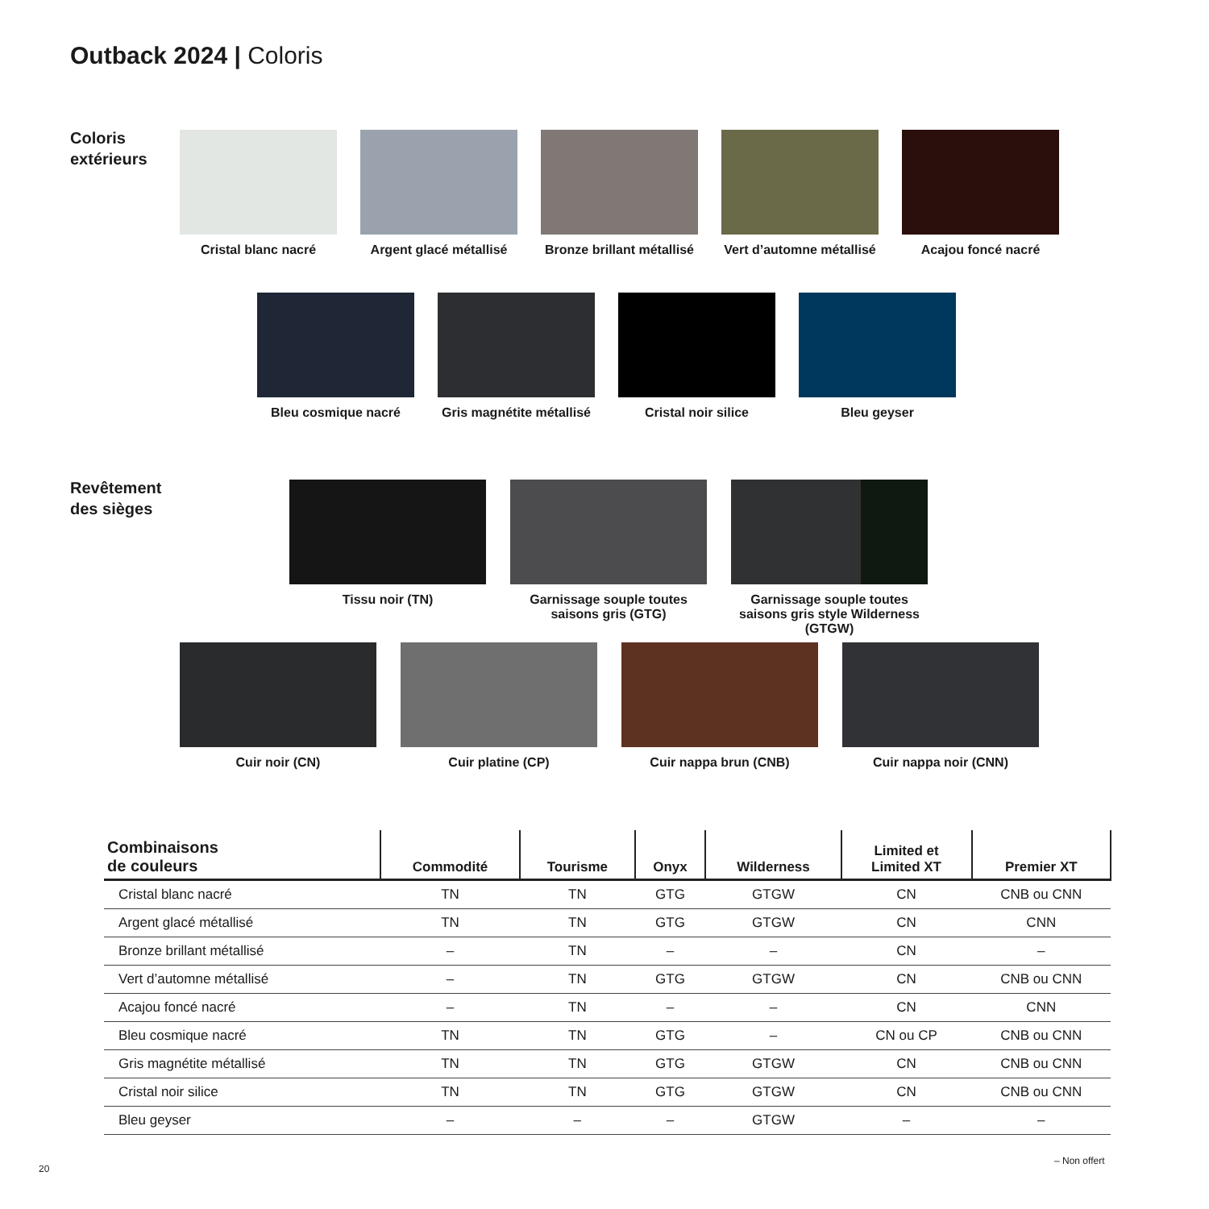Outback 2024 | Coloris
Coloris
extérieurs
Cristal blanc nacré Argent glacé métallisé
Bronze brillant métallisé
Vert d’automne métallisé
Acajou foncé nacré
Bleu cosmique nacré Gris magnétite métallisé
Cristal noir silice Bleu geyser
Revêtement
des sièges
Tissu noir (TN) Garnissage souple toutes saisons gris (GTG)
Garnissage souple toutes saisons gris style Wilderness (GTGW)
Cuir noir (CN) Cuir platine (CP) Cuir nappa brun (CNB) Cuir nappa noir (CNN)
| Combinaisons de couleurs | Commodité | Tourisme | Onyx | Wilderness | Limited et Limited XT | Premier XT |
| --- | --- | --- | --- | --- | --- | --- |
| Cristal blanc nacré | TN | TN | GTG | GTGW | CN | CNB ou CNN |
| Argent glacé métallisé | TN | TN | GTG | GTGW | CN | CNN |
| Bronze brillant métallisé | – | TN | – | – | CN | – |
| Vert d’automne métallisé | – | TN | GTG | GTGW | CN | CNB ou CNN |
| Acajou foncé nacré | – | TN | – | – | CN | CNN |
| Bleu cosmique nacré | TN | TN | GTG | – | CN ou CP | CNB ou CNN |
| Gris magnétite métallisé | TN | TN | GTG | GTGW | CN | CNB ou CNN |
| Cristal noir silice | TN | TN | GTG | GTGW | CN | CNB ou CNN |
| Bleu geyser | – | – | – | GTGW | – | – |
20
– Non offert